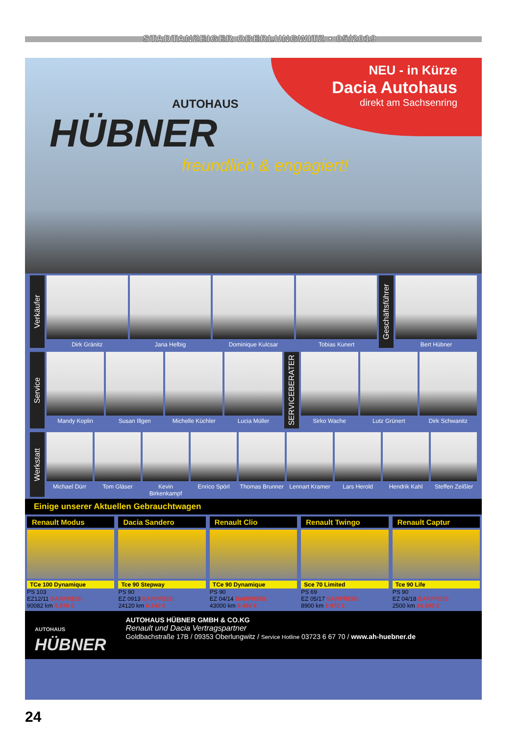STADTANZEIGER OBERLUNGWITZ • 05/2019
NEU - in Kürze
Dacia Autohaus
direkt am Sachsenring
AUTOHAUS
HÜBNER
freundlich & engagiert!
Verkäufer
Dirk Gränitz Jana Helbig Dominique Kulcsar Tobias Kunert
Geschäftsführer
Bert Hübner
Service
Mandy Koplin Susan Illgen Michelle Küchler Lucia Müller
SERVICEBERATER
Sirko Wache Lutz Grünert Dirk Schwanitz
Werkstatt
Michael Dürr Tom Gläser Kevin Birkenkampf Enrico Spörl Thomas Brunner Lennart Kramer Lars Herold Hendrik Kahl Steffen Zeißler
Einige unserer Aktuellen Gebrauchtwagen
Renault Modus
TCe 100 Dynamique
PS 103
EZ12/11 BARPREIS:
90082 km 5.970 €
Dacia Sandero
Tce 90 Stepway
PS 90
EZ 0913 BARPREIS:
24120 km 6.340 €
Renault Clio
TCe 90 Dynamique
PS 90
EZ 04/14 BARPREIS:
43000 km 9.460 €
Renault Twingo
Sce 70 Limited
PS 69
EZ 05/17 BARPREIS:
8900 km 9.970 €
Renault Captur
Tce 90 Life
PS 90
EZ 04/18 BARPREIS:
2500 km 14.990 €
AUTOHAUS
HÜBNER
AUTOHAUS HÜBNER GMBH & CO.KG
Renault und Dacia Vertragspartner
Goldbachstraße 17B / 09353 Oberlungwitz / Service Hotline 03723 6 67 70 / www.ah-huebner.de
24